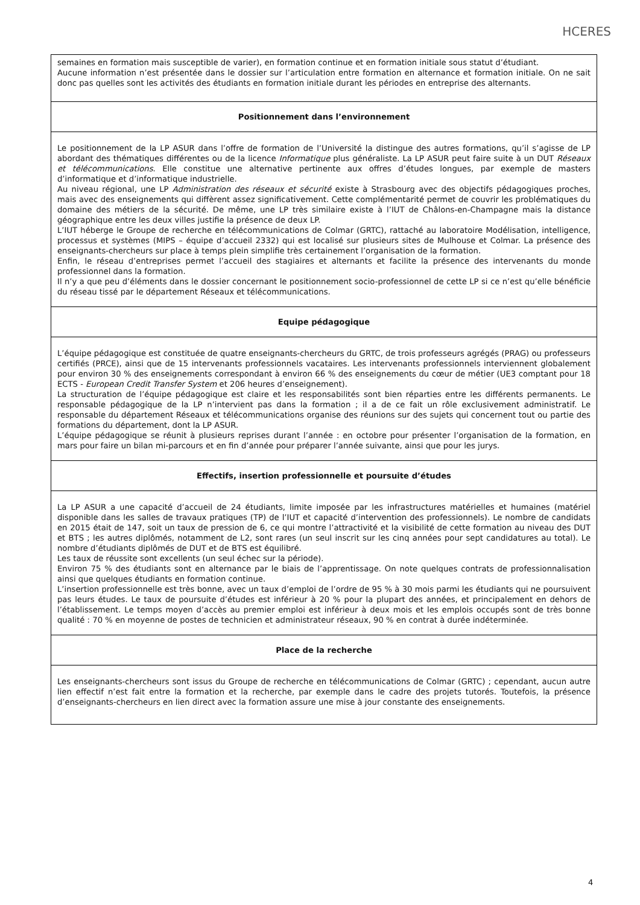HCERES
| semaines en formation mais susceptible de varier), en formation continue et en formation initiale sous statut d’étudiant. Aucune information n’est présentée dans le dossier sur l’articulation entre formation en alternance et formation initiale. On ne sait donc pas quelles sont les activités des étudiants en formation initiale durant les périodes en entreprise des alternants. |
| Positionnement dans l’environnement |
| Le positionnement de la LP ASUR dans l’offre de formation de l’Université la distingue des autres formations, qu’il s’agisse de LP abordant des thématiques différentes ou de la licence Informatique plus généraliste. La LP ASUR peut faire suite à un DUT Réseaux et télécommunications . Elle constitue une alternative pertinente aux offres d’études longues, par exemple de masters d’informatique et d’informatique industrielle. Au niveau régional, une LP Administration des réseaux et sécurité existe à Strasbourg avec des objectifs pédagogiques proches, mais avec des enseignements qui diffèrent assez significativement. Cette complémentarité permet de couvrir les problématiques du domaine des métiers de la sécurité. De même, une LP très similaire existe à l’IUT de Châlons-en-Champagne mais la distance géographique entre les deux villes justifie la présence de deux LP. L’IUT héberge le Groupe de recherche en télécommunications de Colmar (GRTC), rattaché au laboratoire Modélisation, intelligence, processus et systèmes (MIPS – équipe d’accueil 2332) qui est localisé sur plusieurs sites de Mulhouse et Colmar. La présence des enseignants-chercheurs sur place à temps plein simplifie très certainement l’organisation de la formation. Enfin, le réseau d’entreprises permet l’accueil des stagiaires et alternants et facilite la présence des intervenants du monde professionnel dans la formation. Il n’y a que peu d’éléments dans le dossier concernant le positionnement socio-professionnel de cette LP si ce n’est qu’elle bénéficie du réseau tissé par le département Réseaux et télécommunications. |
| Equipe pédagogique |
| L’équipe pédagogique est constituée de quatre enseignants-chercheurs du GRTC, de trois professeurs agrégés (PRAG) ou professeurs certifiés (PRCE), ainsi que de 15 intervenants professionnels vacataires. Les intervenants professionnels interviennent globalement pour environ 30 % des enseignements correspondant à environ 66 % des enseignements du cœur de métier (UE3 comptant pour 18 ECTS - European Credit Transfer System et 206 heures d’enseignement). La structuration de l’équipe pédagogique est claire et les responsabilités sont bien réparties entre les différents permanents. Le responsable pédagogique de la LP n’intervient pas dans la formation ; il a de ce fait un rôle exclusivement administratif. Le responsable du département Réseaux et télécommunications organise des réunions sur des sujets qui concernent tout ou partie des formations du département, dont la LP ASUR. L’équipe pédagogique se réunit à plusieurs reprises durant l’année : en octobre pour présenter l’organisation de la formation, en mars pour faire un bilan mi-parcours et en fin d’année pour préparer l’année suivante, ainsi que pour les jurys. |
| Effectifs, insertion professionnelle et poursuite d’études |
| La LP ASUR a une capacité d’accueil de 24 étudiants, limite imposée par les infrastructures matérielles et humaines (matériel disponible dans les salles de travaux pratiques (TP) de l’IUT et capacité d’intervention des professionnels). Le nombre de candidats en 2015 était de 147, soit un taux de pression de 6, ce qui montre l’attractivité et la visibilité de cette formation au niveau des DUT et BTS ; les autres diplômés, notamment de L2, sont rares (un seul inscrit sur les cinq années pour sept candidatures au total). Le nombre d’étudiants diplômés de DUT et de BTS est équilibré. Les taux de réussite sont excellents (un seul échec sur la période). Environ 75 % des étudiants sont en alternance par le biais de l’apprentissage. On note quelques contrats de professionnalisation ainsi que quelques étudiants en formation continue. L’insertion professionnelle est très bonne, avec un taux d’emploi de l’ordre de 95 % à 30 mois parmi les étudiants qui ne poursuivent pas leurs études. Le taux de poursuite d’études est inférieur à 20 % pour la plupart des années, et principalement en dehors de l’établissement. Le temps moyen d’accès au premier emploi est inférieur à deux mois et les emplois occupés sont de très bonne qualité : 70 % en moyenne de postes de technicien et administrateur réseaux, 90 % en contrat à durée indéterminée. |
| Place de la recherche |
| Les enseignants-chercheurs sont issus du Groupe de recherche en télécommunications de Colmar (GRTC) ; cependant, aucun autre lien effectif n’est fait entre la formation et la recherche, par exemple dans le cadre des projets tutorés. Toutefois, la présence d’enseignants-chercheurs en lien direct avec la formation assure une mise à jour constante des enseignements. |
4